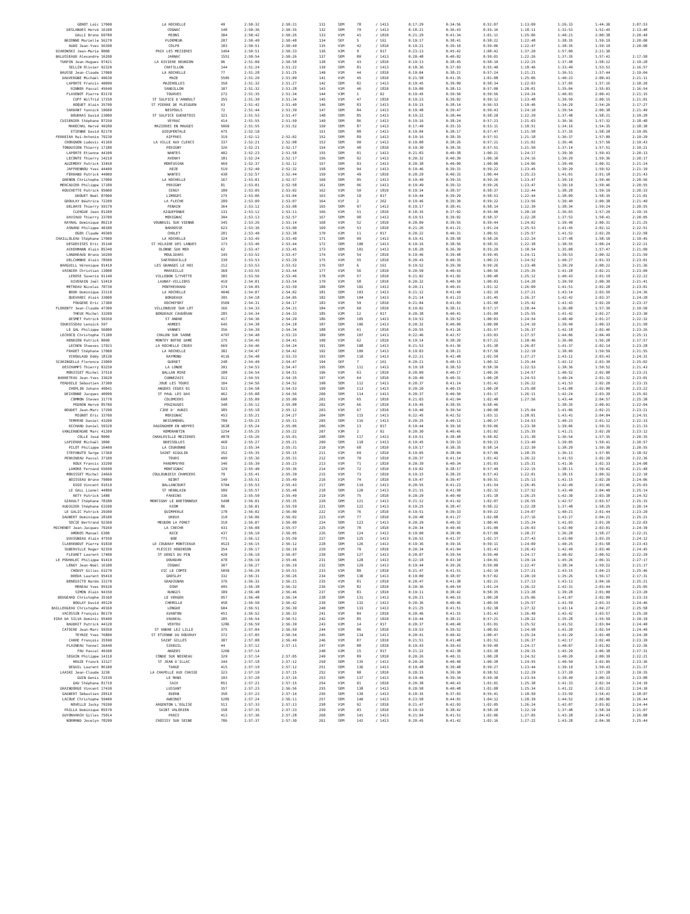| GENOT Loïc | 17000 | LA ROCHELLE | 49 | 2:50:32 | 2:50:31 | 131 | SEM | 78 | / 1413 | 0:17:29 | 0:34:56 | 0:52:07 | 1:13:09 | 1:26:33 | 1:44:30 | 2:07:53 |
| DESLANDES Hervé | 16100 | COGNAC | 148 | 2:50:36 | 2:50:35 | 132 | SEM | 79 | / 1413 | 0:18:21 | 0:36:43 | 0:55:16 | 1:18:11 | 1:32:53 | 1:52:45 | 2:13:48 |
| GALLI Bruno | 69780 | MIONS | 304 | 2:50:42 | 2:50:26 | 133 | V1M | 41 | / 1810 | 0:21:29 | 0:41:34 | 1:01:11 | 1:25:06 | 1:40:21 | 2:00:38 | 2:20:49 |
| BRIONNE Murielle | 56270 | PLOEMEUR | 207 | 2:50:49 | 2:50:48 | 134 | SEF | 5 | / 161 | 0:19:17 | 0:38:41 | 0:58:22 | 1:22:48 | 1:38:35 | 1:59:19 | 2:20:00 |
| AUDO Jean-Yves | 56390 | COLPO | 183 | 2:50:51 | 2:50:49 | 135 | V1M | 42 | / 1810 | 0:19:21 | 0:39:10 | 0:59:06 | 1:22:47 | 1:38:35 | 1:59:19 | 2:20:00 |
| DIAKOWSKI Jean-Marie | 8000 | PRIX LES MEZIERES | 1464 | 2:50:51 | 2:50:33 | 136 | V2M | 9 | / 917 | 0:23:13 | 0:45:42 | 1:08:42 | 1:37:20 | 1:57:00 | 2:21:30 | |
| BALUSSEAUD Alexandre | 16200 | JARNAC | 1551 | 2:50:54 | 2:50:26 | 137 | SEM | 80 | / 1413 | 0:20:48 | 0:40:02 | 0:59:01 | 1:22:26 | 1:37:35 | 1:57:41 | 2:17:58 |
| TURPIN Jean-Hugues | 97421 | LA RIVIERE REUNION | 96 | 2:51:00 | 2:50:58 | 138 | V1M | 43 | / 1810 | 0:19:13 | 0:38:45 | 0:58:19 | 1:22:25 | 1:37:48 | 1:58:12 | 2:19:28 |
| SELLIN Olivier | 92320 | CHATILLON | 144 | 2:51:24 | 2:51:22 | 139 | SEM | 81 | / 1413 | 0:18:36 | 0:37:03 | 0:55:40 | 1:18:46 | 1:33:49 | 1:53:51 | 2:16:57 |
| BAUSSE Jean-Claude | 17000 | LA ROCHELLE | 77 | 2:51:28 | 2:51:25 | 140 | V1M | 44 | / 1810 | 0:19:04 | 0:38:21 | 0:57:24 | 1:21:21 | 1:36:51 | 1:57:44 | 2:19:04 |
| DAUVERGNE Michaël | 49630 | MAZE | 5505 | 2:51:29 | 2:51:09 | 141 | V1M | 45 | / 1810 | 0:21:58 | 0:41:35 | 1:01:08 | 1:25:06 | 1:40:23 | 2:00:43 | 2:21:11 |
| LAPORTE Francis | 40090 | MAZEROLLES | 350 | 2:51:32 | 2:51:27 | 142 | SEM | 82 | / 1413 | 0:19:45 | 0:39:09 | 0:58:34 | 1:22:03 | 1:37:05 | 1:57:16 | 2:18:20 |
| RINNER Pascal | 45640 | SANDILLON | 107 | 2:51:32 | 2:51:28 | 143 | V1M | 46 | / 1810 | 0:19:00 | 0:38:13 | 0:57:00 | 1:20:01 | 1:35:04 | 1:55:03 | 2:16:54 |
| FLAVENOT Pierre | 83170 | TOURVES | 272 | 2:51:35 | 2:51:34 | 144 | V3M | 1 | / 92 | 0:19:45 | 0:39:50 | 0:59:56 | 1:24:24 | 1:40:03 | 2:00:41 | 2:21:15 |
| CUFF Wilfrid | 17250 | ST SULPICE D'ARNOULT | 355 | 2:51:39 | 2:51:34 | 145 | V1M | 47 | / 1810 | 0:19:23 | 0:39:02 | 0:59:12 | 1:23:48 | 1:39:50 | 2:00:15 | 2:21:01 |
| ROQUET Alain | 35790 | ST PIERRE DE PLESGUEN | 63 | 2:51:42 | 2:51:40 | 146 | SEM | 83 | / 1413 | 0:19:15 | 0:38:14 | 0:56:53 | 1:19:46 | 1:34:29 | 1:54:26 | 2:17:27 |
| SARRANT Yannick | 19600 | NESPOULS | 72 | 2:51:44 | 2:51:39 | 147 | SEM | 84 | / 1413 | 0:19:48 | 0:39:47 | 0:59:43 | 1:24:10 | 1:39:54 | 2:00:38 | 2:21:49 |
| BOURRAS David | 23000 | ST SULPICE GUERETOIS | 321 | 2:51:53 | 2:51:47 | 148 | SEM | 85 | / 1413 | 0:19:22 | 0:38:44 | 0:58:20 | 1:22:29 | 1:37:48 | 1:58:21 | 2:19:28 |
| CUISENIER Stéphane | 87250 | VEYRAC | 414 | 2:51:55 | 2:51:50 | 149 | SEM | 86 | / 1413 | 0:19:16 | 0:38:24 | 0:57:23 | 1:21:03 | 1:36:36 | 1:57:32 | 2:18:48 |
| MARECHAL Hervé | 49280 | MAZIERES EN MAUGES | 5069 | 2:51:55 | 2:51:52 | 150 | SEM | 87 | / 1413 | 0:17:49 | 0:35:33 | 0:53:11 | 1:18:51 | 1:34:16 | 1:54:35 | 2:18:30 |
| ETIENNE David | 82170 | DIEUPENTALE | 475 | 2:52:10 | | 151 | SEM | 88 | / 1413 | 0:19:04 | 0:38:17 | 0:57:47 | 1:21:58 | 1:37:35 | 1:58:28 | 2:19:05 |
| FERREIRA Rui-Antonio | 79230 | AIFFRES | 319 | 2:52:12 | 2:52:02 | 152 | SEM | 89 | / 1413 | 0:19:16 | 0:38:35 | 0:57:51 | 1:21:18 | 1:36:37 | 1:57:09 | 2:19:29 |
| CHORGNON Ludovic | 41160 | LA VILLE AUX CLERCS | 337 | 2:52:21 | 2:52:08 | 153 | SEM | 90 | / 1413 | 0:19:08 | 0:38:26 | 0:57:21 | 1:21:02 | 1:36:46 | 1:57:50 | 2:19:43 |
| TONDUSSON Thierry | 17180 | PERIGNY | 326 | 2:52:21 | 2:52:17 | 154 | V1M | 48 | / 1810 | 0:19:30 | 0:38:35 | 0:57:51 | 1:21:50 | 1:37:14 | 1:57:51 | 2:19:21 |
| LAPORTE Etienne | 44100 | NANTES | 402 | 2:52:23 | 2:51:58 | 155 | SEM | 91 | / 1413 | 0:21:03 | 0:40:38 | 1:00:21 | 1:24:17 | 1:39:30 | 1:59:43 | 2:20:13 |
| LECONTE Thierry | 14210 | AVENAY | 181 | 2:52:24 | 2:52:17 | 156 | SEM | 92 | / 1413 | 0:20:32 | 0:40:39 | 1:00:18 | 1:24:16 | 1:39:29 | 1:59:36 | 2:20:17 |
| AUZEMERY Patrick | 33450 | MONTUSSAN | 469 | 2:52:37 | 2:52:12 | 157 | SEM | 93 | / 1413 | 0:20:38 | 0:40:09 | 1:00:00 | 1:24:06 | 1:39:49 | 2:00:31 | 2:21:24 |
| JAFFRENNOU Yves | 44400 | REZE | 519 | 2:52:40 | 2:52:32 | 158 | SEM | 94 | / 1413 | 0:19:46 | 0:39:31 | 0:59:22 | 1:23:45 | 1:39:20 | 1:59:52 | 2:21:19 |
| FERRAND Patrick | 44000 | NANTES | 438 | 2:52:57 | 2:52:44 | 159 | V1M | 49 | / 1810 | 0:20:29 | 0:40:33 | 1:00:44 | 1:25:23 | 1:41:01 | 2:01:18 | 2:21:43 |
| GRENON Christophe | 17000 | LA ROCHELLE | 167 | 2:53:01 | 2:52:57 | 160 | SEM | 95 | / 1413 | 0:19:49 | 0:39:33 | 0:59:26 | 1:23:47 | 1:39:19 | 1:59:46 | 2:20:56 |
| MERCADIER Philippe | 17180 | PERIGNY | 81 | 2:53:01 | 2:52:58 | 161 | SEM | 96 | / 1413 | 0:19:49 | 0:39:33 | 0:59:26 | 1:23:47 | 1:39:19 | 1:59:46 | 2:20:55 |
| ROUCHETTE Patrick | 95000 | CERGY | 180 | 2:53:05 | 2:53:02 | 162 | V1M | 50 | / 1810 | 0:19:34 | 0:38:57 | 0:58:37 | 1:22:44 | 1:38:28 | 1:59:19 | 2:20:33 |
| DROUET Noël | 87000 | LIMOGES | 275 | 2:53:06 | 2:53:04 | 163 | V2M | 10 | / 917 | 0:19:44 | 0:39:29 | 0:58:53 | 1:22:44 | 1:38:09 | 1:58:35 | 2:21:01 |
| GROULAY Béatrice | 72200 | LA FLECHE | 289 | 2:53:09 | 2:53:07 | 164 | V1F | 2 | / 262 | 0:19:46 | 0:39:30 | 0:59:22 | 1:23:56 | 1:39:40 | 2:00:38 | 2:21:49 |
| DELHAYE Thierry | 59179 | FENAIN | 364 | 2:53:12 | 2:53:08 | 165 | SEM | 97 | / 1413 | 0:19:17 | 0:38:41 | 0:58:14 | 1:22:39 | 1:38:34 | 1:59:24 | 2:20:55 |
| CLERGUE Jean | 81200 | AIGUEFONDE | 131 | 2:53:12 | 2:53:11 | 166 | V1M | 51 | / 1810 | 0:18:35 | 0:37:02 | 0:56:00 | 1:20:10 | 1:36:03 | 1:57:29 | 2:19:15 |
| DAVIAUD Thierry | 33700 | MERIGNAC | 394 | 2:53:13 | 2:52:57 | 167 | SEM | 98 | / 1413 | 0:19:51 | 0:39:02 | 0:58:37 | 1:22:28 | 1:37:53 | 1:58:41 | 2:20:05 |
| RAYNAL Dominique | 86210 | VOUNEUIL SUR VIENNE | 345 | 2:53:26 | 2:53:14 | 168 | V1M | 52 | / 1810 | 0:20:09 | 0:39:55 | 0:59:44 | 1:24:02 | 1:39:49 | 2:00:31 | 2:21:25 |
| ASNARD Philippe | 40180 | NARROSSE | 623 | 2:53:36 | 2:53:00 | 169 | V1M | 53 | / 1810 | 0:21:26 | 0:41:21 | 1:01:24 | 1:25:53 | 1:41:45 | 2:02:12 | 2:22:51 |
| OGER Claude | 49300 | CHOLET | 281 | 2:53:40 | 2:53:38 | 170 | V2M | 11 | / 917 | 0:20:22 | 0:40:31 | 1:00:51 | 1:25:57 | 1:41:52 | 2:02:29 | 2:22:58 |
| CHAILLOLEAU Stéphane | 17000 | LA ROCHELLE | 324 | 2:53:45 | 2:53:40 | 171 | SEM | 99 | / 1413 | 0:19:41 | 0:38:58 | 0:58:26 | 1:22:24 | 1:37:48 | 1:58:10 | 2:19:45 |
| DESDEVISES Eric | 35140 | ST HILAIRE DES LANDES | 173 | 2:53:46 | 2:53:44 | 172 | SEM | 100 | / 1413 | 0:19:16 | 0:38:56 | 0:58:31 | 1:22:38 | 1:38:55 | 2:00:24 | 2:22:21 |
| ACKERMANN Alain | 85340 | OLONNE SUR MER | 62 | 2:53:47 | 2:53:45 | 173 | SEM | 101 | / 1413 | 0:18:20 | 0:36:39 | 0:55:29 | 1:18:54 | 1:35:08 | 1:57:47 | 2:21:09 |
| LANDREAUD Bruno | 16290 | MOULIDARS | 145 | 2:53:52 | 2:53:47 | 174 | V1M | 54 | / 1810 | 0:19:46 | 0:39:48 | 0:59:45 | 1:24:11 | 1:39:53 | 2:00:32 | 2:21:59 |
| DELCAMBRE Alain | 78500 | SARTROUVILLE | 339 | 2:53:53 | 2:53:29 | 175 | V1M | 55 | / 1810 | 0:20:43 | 0:40:35 | 1:00:23 | 1:24:52 | 1:40:27 | 2:01:33 | 2:23:01 |
| BARGUILL Véronique | 91410 | LES GRANGES LE ROI | 212 | 2:53:53 | 2:53:52 | 176 | SEF | 6 | / 161 | 0:19:52 | 0:39:39 | 0:59:26 | 1:23:48 | 1:39:29 | 2:00:22 | 2:21:36 |
| VASNIER Christian | 13008 | MARSEILLE | 360 | 2:53:55 | 2:53:44 | 177 | V1M | 56 | / 1810 | 0:20:50 | 0:40:43 | 1:00:56 | 1:25:35 | 1:41:28 | 2:02:21 | 2:23:09 |
| LEROSE Saverio | 91140 | VILLEBON S/YVETTE | 305 | 2:53:56 | 2:53:46 | 178 | V1M | 57 | / 1810 | 0:21:02 | 0:41:02 | 1:00:48 | 1:25:12 | 1:40:43 | 2:01:19 | 2:22:22 |
| RIVERAIN Joël | 53410 | LAUNAY-VILLIERS | 410 | 2:54:01 | 2:53:54 | 179 | V1M | 58 | / 1810 | 0:20:32 | 0:40:10 | 1:00:03 | 1:24:20 | 1:39:59 | 2:00:39 | 2:21:41 |
| METREAU Nicolas | 78730 | PONTHEVRARD | 374 | 2:54:05 | 2:53:59 | 180 | SEM | 102 | / 1413 | 0:20:11 | 0:40:41 | 1:01:12 | 1:26:09 | 1:41:51 | 2:02:28 | 2:23:01 |
| BOUR Dominique | 33110 | LA ROCHELLE | 4046 | 2:54:07 | 2:54:02 | 181 | SEM | 103 | / 1413 | 0:21:12 | 0:41:49 | 1:02:19 | 1:27:21 | 1:43:14 | 2:03:59 | 2:24:36 |
| QUEVAREC Alain | 33000 | BORDEAUX | 395 | 2:54:18 | 2:54:05 | 182 | SEM | 104 | / 1413 | 0:21:14 | 0:41:23 | 1:01:45 | 1:26:37 | 1:42:42 | 2:03:37 | 2:24:28 |
| FOUGERE Eric | 17300 | ROCHEFORT | 5569 | 2:54:31 | 2:54:17 | 183 | V1M | 59 | / 1810 | 0:21:04 | 0:41:03 | 1:01:00 | 1:25:42 | 1:41:43 | 2:02:29 | 2:23:37 |
| FLORENTY Jean-Claude | 47300 | VILLENEUVE SUR LOT | 166 | 2:54:33 | 2:54:31 | 184 | V1M | 60 | / 1810 | 0:19:02 | 0:38:11 | 0:57:17 | 1:20:44 | 1:36:08 | 1:57:39 | 2:19:50 |
| THEUX Michel | 33200 | BORDEAUX CAUDÉRAN | 285 | 2:54:34 | 2:54:33 | 185 | V2M | 12 | / 917 | 0:20:38 | 0:40:41 | 1:01:09 | 1:25:55 | 1:41:42 | 2:02:27 | 2:23:30 |
| DESMET Patrick | 59350 | ST ANDRE | 417 | 2:54:36 | 2:54:29 | 186 | SEM | 105 | / 1413 | 0:19:53 | 0:39:52 | 1:00:03 | 1:24:54 | 1:40:40 | 2:01:27 | 2:22:32 |
| SOURISSEAU Lenaïck | 597 | ARMEES | 645 | 2:54:38 | 2:54:18 | 187 | SEM | 106 | / 1413 | 0:20:32 | 0:40:09 | 1:00:00 | 1:24:10 | 1:39:49 | 2:00:33 | 2:21:58 |
| LE GAL Philippe | 56000 | VANNES | 356 | 2:54:39 | 2:54:34 | 188 | V1M | 61 | / 1810 | 0:20:55 | 0:41:26 | 1:01:57 | 1:26:37 | 1:42:18 | 2:02:46 | 2:23:26 |
| LECROCQ Christophe | 71100 | CHALON SUR SAONE | 4797 | 2:54:40 | 2:53:33 | 189 | SEM | 107 | / 1413 | 0:22:46 | 0:42:57 | 1:03:03 | 1:27:57 | 1:44:06 | 2:04:49 | 2:25:11 |
| HENRION Patrick | 8090 | MONTEY NOTRE DAME | 175 | 2:54:45 | 2:54:41 | 190 | V1M | 62 | / 1810 | 0:19:14 | 0:38:20 | 0:57:22 | 1:20:46 | 1:36:00 | 1:56:28 | 2:17:57 |
| LECREN Steeves | 17923 | LA ROCHELLE CEDEX | 669 | 2:54:46 | 2:54:24 | 191 | SEM | 108 | / 1413 | 0:21:53 | 0:41:36 | 1:01:38 | 1:26:07 | 1:41:37 | 2:02:14 | 2:23:28 |
| FRADET Stéphane | 17000 | LA ROCHELLE | 382 | 2:54:47 | 2:54:42 | 192 | SEM | 109 | / 1413 | 0:19:03 | 0:38:21 | 0:57:50 | 1:22:19 | 1:38:06 | 1:59:59 | 2:21:55 |
| VIROULAUD Eddy | 18130 | RAYMOND | 4116 | 2:54:48 | 2:53:33 | 193 | SEM | 110 | / 1413 | 0:22:21 | 0:42:48 | 1:02:59 | 1:27:27 | 1:43:12 | 2:03:43 | 2:24:31 |
| SCARINGELLA Florence | 23000 | GUERET | 248 | 2:54:49 | 2:54:47 | 194 | SEF | 7 | / 161 | 0:20:21 | 0:40:13 | 1:00:32 | 1:25:44 | 1:42:12 | 2:03:39 | 2:25:02 |
| DESCHAMPS Thierry | 83250 | LA LONDE | 391 | 2:54:53 | 2:54:47 | 195 | SEM | 111 | / 1413 | 0:19:18 | 0:38:53 | 0:58:39 | 1:22:53 | 1:38:36 | 1:59:52 | 2:21:43 |
| MORISSET Michel | 37510 | BALLAN MIRE | 188 | 2:54:54 | 2:54:51 | 196 | V1M | 63 | / 1810 | 0:20:09 | 0:40:17 | 1:00:26 | 1:24:57 | 1:40:52 | 2:02:08 | 2:23:21 |
| BARRETEAU Jean-Yves | 33620 | CUBNEZAIS | 312 | 2:54:55 | 2:54:35 | 197 | V1M | 64 | / 1810 | 0:20:49 | 0:40:31 | 1:00:28 | 1:24:53 | 1:40:24 | 2:01:32 | 2:23:01 |
| FERDOILE Sébastien | 37300 | JOUE LES TOURS | 104 | 2:54:56 | 2:54:52 | 198 | SEM | 112 | / 1413 | 0:20:37 | 0:41:14 | 1:01:42 | 1:26:22 | 1:41:53 | 2:02:20 | 2:23:15 |
| CHOPLIN Johann | 49041 | ANGERS CEDEX 01 | 523 | 2:54:58 | 2:54:53 | 199 | SEM | 113 | / 1413 | 0:20:20 | 0:40:15 | 1:00:28 | 1:25:08 | 1:41:08 | 2:02:09 | 2:23:22 |
| DEIXONNE Jacques | 40990 | ST PAUL LES DAX | 462 | 2:55:08 | 2:54:56 | 200 | SEM | 114 | / 1413 | 0:20:37 | 0:40:50 | 1:01:17 | 1:26:11 | 1:42:24 | 2:03:39 | 2:25:02 |
| COMMON Steven | 31770 | COLOMIERS | 698 | 2:55:09 | 2:55:00 | 201 | V1M | 65 | / 1810 | 0:21:03 | 0:42:04 | 1:02:48 | 1:27:56 | 1:43:44 | 2:04:57 | 2:25:38 |
| PEDRON Hervé | 85700 | POUZAUGES | 348 | 2:55:12 | 2:55:08 | 202 | V1M | 66 | / 1810 | 0:19:45 | 0:38:55 | 0:58:46 | | 1:38:35 | 2:00:01 | 2:22:04 |
| BOUDET Jean-Marc | 17290 | CIRE D' AUNIS | 385 | 2:55:18 | 2:55:12 | 203 | V1M | 67 | / 1810 | 0:19:40 | 0:39:54 | 1:00:08 | 1:25:04 | 1:41:06 | 2:02:21 | 2:23:21 |
| MIGNOT Eric | 33700 | MERIGNAC | 453 | 2:55:21 | 2:54:27 | 204 | SEM | 115 | / 1413 | 0:22:45 | 0:42:52 | 1:03:11 | 1:28:01 | 1:43:41 | 2:04:04 | 2:24:51 |
| TEMPERE Daniel | 43200 | BESSAMOREL | 780 | 2:55:23 | 2:55:11 | 205 | SEM | 116 | / 1413 | 0:20:25 | 0:40:13 | 1:00:27 | 1:24:53 | 1:40:23 | 2:01:12 | 2:22:33 |
| RICHARD Daniel | 59320 | RADINGHEM EN WEPPES | 3638 | 2:55:24 | 2:55:06 | 206 | V2M | 13 | / 917 | 0:19:44 | 0:39:10 | 0:59:06 | 1:23:30 | 1:39:06 | 1:59:31 | 2:21:33 |
| VANLERBERGHE Marc | 41200 | ROMORANTIN | 1254 | 2:55:25 | 2:55:22 | 207 | V3M | 2 | / 92 | 0:20:30 | 0:40:45 | 1:01:02 | 1:25:35 | 1:41:21 | 2:02:20 | 2:23:12 |
| COLLE José | 8000 | CHARLEVILLE MEZIERES | 4879 | 2:55:26 | 2:55:01 | 208 | SEM | 117 | / 1413 | 0:19:51 | 0:38:48 | 0:58:02 | 1:21:38 | 1:36:54 | 1:57:35 | 2:20:35 |
| LAPIERRE Michaël | 3000 | BRESSOLLES | 468 | 2:55:27 | 2:55:21 | 209 | SEM | 118 | / 1413 | 0:19:45 | 0:39:33 | 0:59:23 | 1:23:49 | 1:39:05 | 1:59:41 | 2:20:57 |
| PILOT Philippe | 16400 | LA COURONNE | 111 | 2:55:34 | 2:55:31 | 210 | V1M | 68 | / 1810 | 0:19:17 | 0:38:35 | 0:58:14 | 1:22:30 | 1:38:20 | 1:59:30 | 2:20:55 |
| STEFANUTO Serge | 17360 | SAINT AIGULIN | 352 | 2:55:35 | 2:55:15 | 211 | V1M | 69 | / 1810 | 0:19:05 | 0:38:04 | 0:57:00 | 1:20:35 | 1:36:13 | 1:57:05 | 2:18:52 |
| PERRINEAU Pascal | 37100 | TOURS | 499 | 2:55:36 | 2:55:31 | 212 | V1M | 70 | / 1810 | 0:20:37 | 0:41:14 | 1:01:42 | 1:26:22 | 1:41:53 | 2:02:20 | 2:22:36 |
| ROUX Francis | 33290 | PAREMPUYRE | 346 | 2:55:39 | 2:55:23 | 213 | V1M | 71 | / 1810 | 0:20:39 | 0:40:34 | 1:01:03 | 1:25:31 | 1:41:36 | 2:02:33 | 2:24:00 |
| LAHORE Fernand | 65690 | MONTIGNAC | 129 | 2:55:40 | 2:55:36 | 214 | V1M | 72 | / 1810 | 0:19:02 | 0:38:17 | 0:57:49 | 1:22:15 | 1:38:11 | 1:59:42 | 2:21:48 |
| MORISSET Michel | 24660 | COULOUNIEIX CHAMIERS | 79 | 2:55:41 | 2:55:39 | 215 | V1M | 73 | / 1810 | 0:19:15 | 0:38:25 | 0:57:43 | 1:22:01 | 1:38:15 | 2:00:32 | 2:22:10 |
| BOISSEAU Bruno | 79000 | NIORT | 149 | 2:55:51 | 2:55:49 | 216 | V1M | 74 | / 1810 | 0:19:47 | 0:39:47 | 0:59:51 | 1:25:13 | 1:41:15 | 2:02:20 | 2:24:06 |
| RIGO Vincent | 91610 | BALLANCOURT | 5704 | 2:55:53 | 2:55:43 | 217 | SEM | 119 | / 1413 | 0:20:55 | 0:41:23 | 1:01:54 | 1:26:45 | 1:42:49 | 2:03:46 | 2:25:03 |
| LE GALL Lionel | 44800 | ST HERBLAIN | 589 | 2:55:57 | 2:55:48 | 218 | SEM | 120 | / 1413 | 0:21:15 | 0:41:58 | 1:02:32 | 1:27:52 | 1:43:49 | 2:04:40 | 2:25:14 |
| RETY Patrick | 1480 | FAREINS | 336 | 2:55:59 | 2:55:49 | 219 | V1M | 75 | / 1810 | 0:20:29 | 0:40:49 | 1:01:18 | 1:26:25 | 1:42:30 | 2:03:38 | 2:24:52 |
| GIRAULT Stéphane | 78180 | MONTIGNY LE BRETONNEUX | 5498 | 2:56:01 | 2:55:35 | 220 | SEM | 121 | / 1413 | 0:21:12 | 0:41:42 | 1:02:07 | 1:26:55 | 1:42:57 | 2:03:57 | 2:25:15 |
| AUDIGIER Stéphane | 63200 | RIOM | 86 | 2:56:01 | 2:55:59 | 221 | SEM | 122 | / 1413 | 0:19:25 | 0:38:47 | 0:58:22 | 1:22:28 | 1:37:48 | 1:58:25 | 2:20:14 |
| LE GALIC Patrick | 29300 | QUIMPERLE | 178 | 2:56:02 | 2:56:00 | 222 | V1M | 76 | / 1810 | 0:19:51 | 0:39:33 | 0:59:22 | 1:24:07 | 1:40:21 | 2:01:44 | 2:23:29 |
| GAUBERT Dominique | 28100 | DREUX | 110 | 2:56:06 | 2:56:02 | 223 | V1M | 77 | / 1810 | 0:20:48 | 0:41:27 | 1:02:08 | 1:27:16 | 1:43:27 | 2:04:21 | 2:25:21 |
| SOCIE Bertrand | 92360 | MEUDON LA FORET | 310 | 2:56:07 | 2:56:00 | 224 | SEM | 123 | / 1413 | 0:20:20 | 0:40:32 | 1:00:45 | 1:25:24 | 1:41:03 | 2:01:20 | 2:22:03 |
| MICHENOT Jean-Jacques | 79260 | LA CRECHE | 431 | 2:56:08 | 2:55:57 | 225 | V1M | 78 | / 1810 | 0:20:34 | 0:40:45 | 1:01:09 | 1:26:03 | 1:42:00 | 2:03:01 | 2:24:39 |
| AMOROS Manuel | 6300 | NICE | 437 | 2:56:10 | 2:56:05 | 226 | SEM | 124 | / 1413 | 0:19:00 | 0:38:05 | 0:57:00 | 1:20:37 | 1:36:28 | 1:58:27 | 2:22:21 |
| DUVIGNEAU Alain | 47550 | BOE | 771 | 2:56:12 | 2:55:59 | 227 | SEM | 125 | / 1413 | 0:20:52 | 0:41:37 | 1:02:17 | 1:27:43 | 1:43:00 | 2:03:25 | 2:24:12 |
| CLAEREBOUT Pierre | 91830 | LE COUDRAY MONTCEAUX | 4523 | 2:56:15 | 2:56:12 | 228 | SEM | 126 | / 1413 | 0:19:36 | 0:39:16 | 0:59:11 | 1:24:09 | 1:40:25 | 2:01:58 | 2:23:43 |
| SUBERVILLE Roger | 92350 | PLESSIS ROBINSON | 354 | 2:56:17 | 2:56:10 | 229 | V1M | 79 | / 1810 | 0:20:34 | 0:41:04 | 1:01:43 | 1:26:43 | 1:42:49 | 2:03:46 | 2:24:45 |
| FLEURET Laurent | 17400 | ST DENIS DU PIN | 420 | 2:56:19 | 2:56:07 | 230 | SEM | 127 | / 1413 | 0:20:07 | 0:39:54 | 0:59:40 | 1:24:17 | 1:40:02 | 2:00:52 | 2:22:29 |
| LE POUHALEC Philippe | 91410 | DOURDAN | 478 | 2:56:19 | 2:55:46 | 231 | SEM | 128 | / 1413 | 0:22:18 | 0:43:10 | 1:04:01 | 1:29:14 | 1:45:26 | 2:06:31 | 2:27:17 |
| LENGY Jean-Noël | 16100 | COGNAC | 307 | 2:56:27 | 2:56:19 | 232 | SEM | 129 | / 1413 | 0:19:44 | 0:39:26 | 0:59:00 | 1:22:47 | 1:38:34 | 1:59:22 | 2:21:17 |
| CHOUVY Gilles | 63270 | VIC LE COMTE | 5059 | 2:56:29 | 2:55:51 | 233 | V1M | 80 | / 1810 | 0:21:47 | 0:41:51 | 1:02:19 | 1:27:21 | 1:43:15 | 2:04:23 | 2:25:46 |
| BREDA Laurent | 95410 | GROSLAY | 332 | 2:56:31 | 2:56:26 | 234 | SEM | 130 | / 1413 | 0:19:00 | 0:38:07 | 0:57:02 | 1:20:19 | 1:35:26 | 1:56:17 | 2:17:31 |
| BENEDICTO Nardo | 33170 | GRADIGNAN | 376 | 2:56:32 | 2:56:21 | 235 | V1M | 81 | / 1810 | 0:20:47 | 0:41:38 | 1:02:21 | 1:27:13 | 1:43:13 | 2:04:10 | 2:25:21 |
| MOREAU Yves | 95520 | OSNY | 495 | 2:56:38 | 2:56:32 | 236 | V1M | 82 | / 1810 | 0:20:36 | 0:40:54 | 1:01:24 | 1:26:22 | 1:42:31 | 2:03:44 | 2:25:05 |
| SIMON Alain | 94150 | RUNGIS | 189 | 2:56:48 | 2:56:46 | 237 | V1M | 83 | / 1810 | 0:19:11 | 0:38:42 | 0:58:35 | 1:23:28 | 1:39:28 | 2:01:00 | 2:23:20 |
| BOUGEARD Christophe | 35160 | LE VERGER | 957 | 2:56:48 | 2:56:34 | 238 | SEM | 131 | / 1413 | 0:20:21 | 0:40:15 | 1:00:28 | 1:25:06 | 1:41:07 | 2:02:09 | 2:23:33 |
| BOULAY David | 49120 | CHEMILLE | 458 | 2:56:50 | 2:56:42 | 239 | SEM | 132 | / 1413 | 0:20:36 | 0:40:46 | 1:00:59 | 1:25:57 | 1:41:59 | 2:03:33 | 2:24:46 |
| BAILLERGEAU Christophe | 49160 | LONGUE | 604 | 2:56:51 | 2:56:39 | 240 | SEM | 133 | / 1413 | 0:21:25 | 0:41:51 | 1:02:38 | 1:27:32 | 1:43:14 | 2:04:27 | 2:25:58 |
| VACOSSIN François | 86170 | AVANTON | 451 | 2:56:52 | 2:56:33 | 241 | V1M | 84 | / 1810 | 0:20:46 | 0:41:15 | 1:01:43 | 1:26:40 | 1:42:42 | 2:03:57 | 2:25:20 |
| EIRA DA SILVA Dominic | 95490 | VAUREAL | 185 | 2:56:54 | 2:56:51 | 242 | V1M | 85 | / 1810 | 0:19:44 | 0:38:21 | 0:57:21 | 1:20:22 | 1:35:28 | 1:55:59 | 2:19:19 |
| BAUDRIT Patrick | 44120 | VERTOU | 1286 | 2:56:59 | 2:56:39 | 243 | V2M | 14 | / 917 | 0:20:37 | 0:40:40 | 1:01:01 | 1:25:52 | 1:41:52 | 2:03:04 | 2:24:48 |
| CATOIRE Jean-Marc | 59350 | ST ANDRE LEZ LILLE | 375 | 2:57:04 | 2:56:59 | 244 | V1M | 86 | / 1810 | 0:19:53 | 0:39:52 | 1:00:02 | 1:24:58 | 1:41:20 | 2:02:54 | 2:24:49 |
| TEYNIE Yves | 76800 | ST ETIENNE DU ROUVRAY | 372 | 2:57:05 | 2:56:54 | 245 | SEM | 134 | / 1413 | 0:20:41 | 0:40:42 | 1:00:47 | 1:25:24 | 1:41:20 | 2:02:40 | 2:24:38 |
| CARRE François | 35590 | SAINT GILLES | 387 | 2:57:08 | 2:56:49 | 246 | V1M | 87 | / 1810 | 0:21:51 | 0:41:48 | 1:01:52 | 1:26:37 | 1:42:17 | 2:02:49 | 2:23:39 |
| PLAINEAU Yonnel | 16440 | SIREUIL | 44 | 2:57:12 | 2:57:11 | 247 | V1M | 88 | / 1810 | 0:19:43 | 0:39:43 | 0:59:48 | 1:24:17 | 1:40:07 | 2:01:02 | 2:22:36 |
| FAU Pascal | 49100 | ANGERS | 1260 | 2:57:14 | | 248 | V2M | 15 | / 917 | 0:21:22 | 0:42:38 | 1:03:38 | 1:29:15 | 1:45:29 | 2:06:38 | 2:27:31 |
| SEGUIN Philippe | 14110 | CONDE SUR NOIREAU | 329 | 2:57:14 | 2:57:05 | 249 | V1M | 89 | / 1810 | 0:20:26 | 0:40:31 | 1:00:28 | 1:24:52 | 1:40:20 | 2:00:39 | 2:22:21 |
| HEUZE Franck | 33127 | ST JEAN D'ILLAC | 344 | 2:57:18 | 2:57:12 | 250 | SEM | 135 | / 1413 | 0:20:26 | 0:40:40 | 1:00:38 | 1:24:55 | 1:40:50 | 2:02:05 | 2:23:36 |
| DEGUIL Laurent | 86100 | TARGE | 415 | 2:57:19 | 2:57:12 | 251 | SEM | 136 | / 1413 | 0:19:48 | 0:39:48 | 0:59:27 | 1:23:44 | 1:39:19 | 1:59:43 | 2:21:37 |
| LAASRI Jean-Claude | 3230 | LA CHAPELLE AUX CHASSE | 323 | 2:57:19 | 2:57:15 | 252 | V1M | 90 | / 1810 | 0:20:15 | 0:39:30 | 0:58:52 | 1:22:29 | 1:37:20 | 1:57:28 | 2:19:35 |
| GUIN Denis | 72530 | LE MANS | 193 | 2:57:20 | 2:57:16 | 253 | SEM | 137 | / 1413 | 0:19:46 | 0:39:34 | 0:59:30 | 1:23:54 | 1:39:49 | 2:00:33 | 2:23:08 |
| GAU Stéphane | 81710 | SAIX | 851 | 2:57:21 | 2:57:15 | 254 | V1M | 91 | / 1810 | 0:20:38 | 0:40:43 | 1:01:01 | 1:25:38 | 1:41:33 | 2:02:34 | 2:24:10 |
| GRAINDORGE Vincent | 17430 | LUSSANT | 357 | 2:57:23 | 2:56:56 | 255 | SEM | 138 | / 1413 | 0:20:58 | 0:40:48 | 1:01:08 | 1:25:34 | 1:41:22 | 2:02:22 | 2:24:10 |
| GAUBERT Sébastien | 29510 | EDERN | 358 | 2:57:23 | 2:57:14 | 256 | SEM | 139 | / 1413 | 0:18:35 | 0:37:03 | 0:55:41 | 1:18:50 | 1:33:59 | 1:54:41 | 2:18:07 |
| LACOUE Christophe | 59400 | AWOINGT | 5285 | 2:57:24 | 2:56:11 | 257 | SEM | 140 | / 1413 | 0:23:58 | 0:44:01 | 1:04:12 | 1:28:39 | 1:44:52 | 2:06:06 | 2:26:44 |
| NOVELLO Jacky | 79290 | ARGENTON L'EGLISE | 511 | 2:57:33 | 2:57:13 | 258 | V1M | 92 | / 1810 | 0:21:47 | 0:42:03 | 1:02:05 | 1:26:24 | 1:42:07 | 2:03:02 | 2:24:44 |
| PAILLA Dominique | 85570 | SAINT VALERIEN | 158 | 2:57:35 | 2:57:33 | 259 | V1M | 93 | / 1810 | 0:19:19 | 0:38:42 | 0:58:20 | 1:22:19 | 1:37:48 | 1:58:34 | 2:21:07 |
| GUYONVARCH Gilles | 75014 | PARIS | 413 | 2:57:36 | 2:57:28 | 260 | SEM | 141 | / 1413 | 0:21:04 | 0:41:51 | 1:02:06 | 1:27:05 | 1:43:28 | 2:04:43 | 2:26:08 |
| NORMAND Jocelyn | 78290 | CROISSY SUR SEINE | 786 | 2:57:37 | 2:57:30 | 261 | SEM | 142 | / 1413 | 0:20:45 | 0:41:42 | 1:02:16 | 1:27:22 | 1:43:28 | 2:04:30 | 2:25:44 |